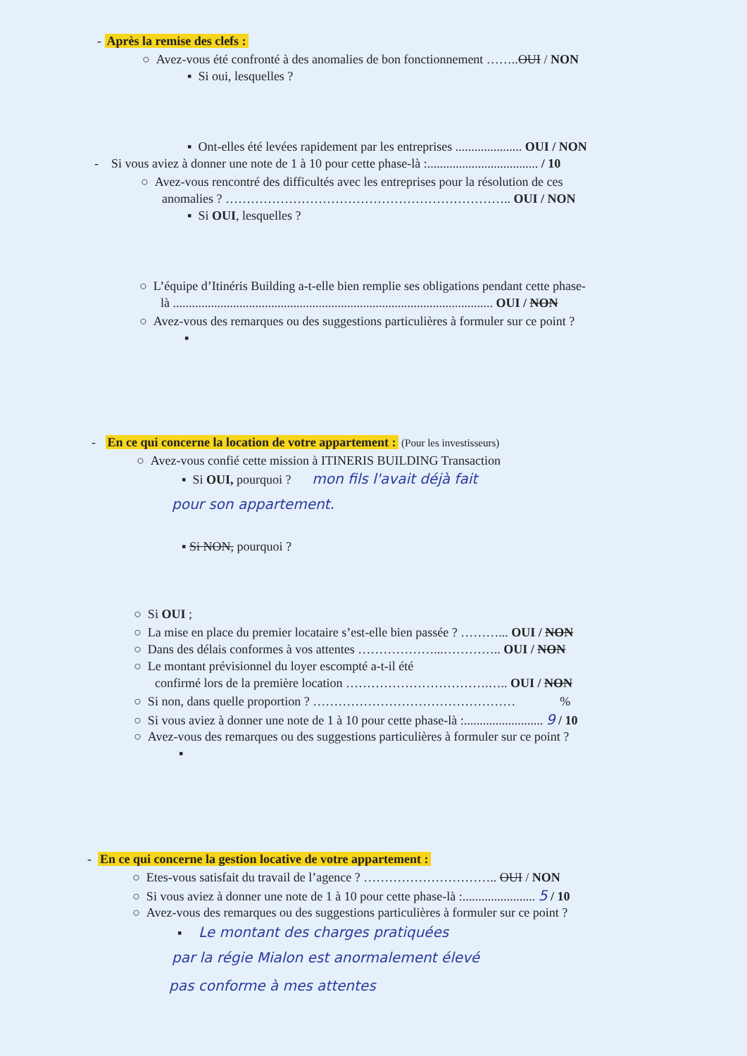- Après la remise des clefs :
○ Avez-vous été confronté à des anomalies de bon fonctionnement ……..OUI / NON
▪ Si oui, lesquelles ?
▪ Ont-elles été levées rapidement par les entreprises ..................... OUI / NON
- Si vous aviez à donner une note de 1 à 10 pour cette phase-là :................................... / 10
○ Avez-vous rencontré des difficultés avec les entreprises pour la résolution de ces
anomalies ? ………………………………………………………….. OUI / NON
▪ Si OUI, lesquelles ?
○ L’équipe d’Itinéris Building a-t-elle bien remplie ses obligations pendant cette phase-
là ..................................................................................................... OUI / NON
○ Avez-vous des remarques ou des suggestions particulières à formuler sur ce point ?
▪
- En ce qui concerne la location de votre appartement : (Pour les investisseurs)
○ Avez-vous confié cette mission à ITINERIS BUILDING Transaction
▪ Si OUI, pourquoi ? mon fils l'avait déjà fait
pour son appartement.
▪ Si NON, pourquoi ?
○ Si OUI ;
○ La mise en place du premier locataire s’est-elle bien passée ? ………... OUI / NON
○ Dans des délais conformes à vos attentes ………………...………….. OUI / NON
○ Le montant prévisionnel du loyer escompté a-t-il été
confirmé lors de la première location …………………………….….. OUI / NON
○ Si non, dans quelle proportion ? ………………………………………… %
○ Si vous aviez à donner une note de 1 à 10 pour cette phase-là :......................... 9 / 10
○ Avez-vous des remarques ou des suggestions particulières à formuler sur ce point ?
▪
- En ce qui concerne la gestion locative de votre appartement :
○ Etes-vous satisfait du travail de l’agence ? ………………………….. OUI / NON
○ Si vous aviez à donner une note de 1 à 10 pour cette phase-là :....................... 5 / 10
○ Avez-vous des remarques ou des suggestions particulières à formuler sur ce point ?
▪ Le montant des charges pratiquées
par la régie Mialon est anormalement élevé
pas conforme à mes attentes